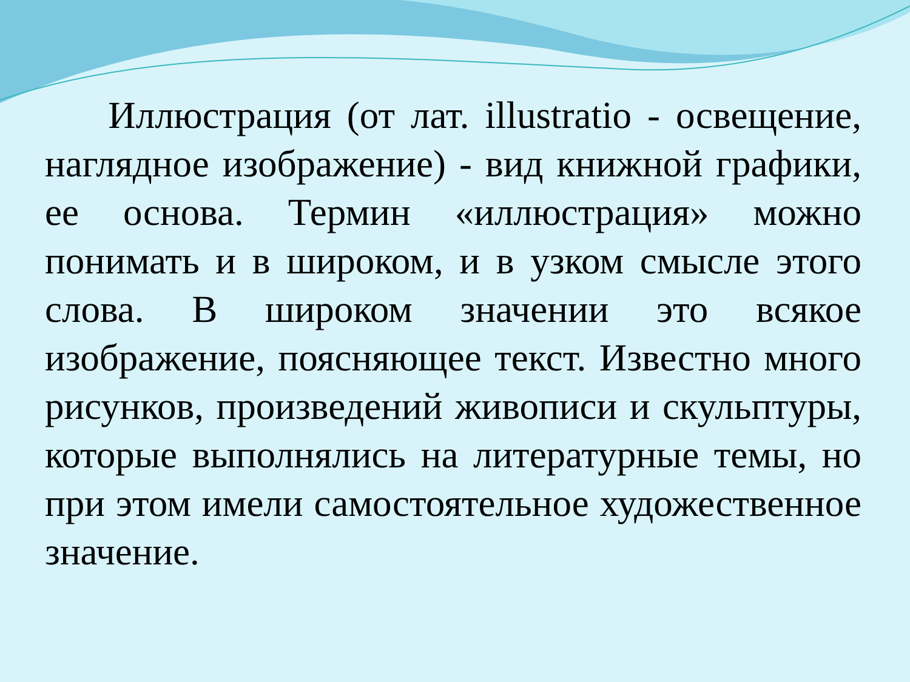Иллюстрация (от лат. illustratio - освещение, наглядное изображение) - вид книжной графики, ее основа. Термин «иллюстрация» можно понимать и в широком, и в узком смысле этого слова. В широком значении это всякое изображение, поясняющее текст. Известно много рисунков, произведений живописи и скульптуры, которые выполнялись на литературные темы, но при этом имели самостоятельное художественное значение.